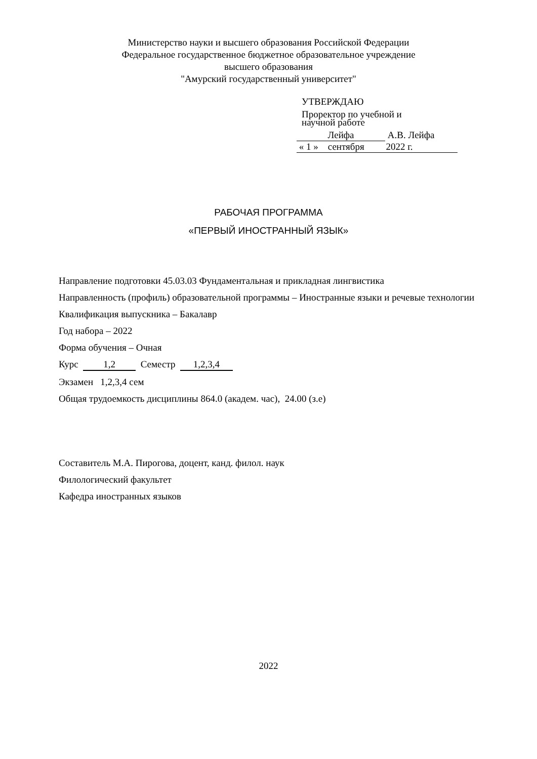Министерство науки и высшего образования Российской Федерации
Федеральное государственное бюджетное образовательное учреждение
высшего образования
"Амурский государственный университет"
УТВЕРЖДАЮ
Проректор по учебной и
научной работе
Лейфа А.В. Лейфа
« 1 » сентября 2022 г.
РАБОЧАЯ ПРОГРАММА
«ПЕРВЫЙ ИНОСТРАННЫЙ ЯЗЫК»
Направление подготовки 45.03.03 Фундаментальная и прикладная лингвистика
Направленность (профиль) образовательной программы – Иностранные языки и речевые технологии
Квалификация выпускника – Бакалавр
Год набора – 2022
Форма обучения – Очная
Курс 1,2 Семестр 1,2,3,4
Экзамен 1,2,3,4 сем
Общая трудоемкость дисциплины 864.0 (академ. час), 24.00 (з.е)
Составитель М.А. Пирогова, доцент, канд. филол. наук
Филологический факультет
Кафедра иностранных языков
2022